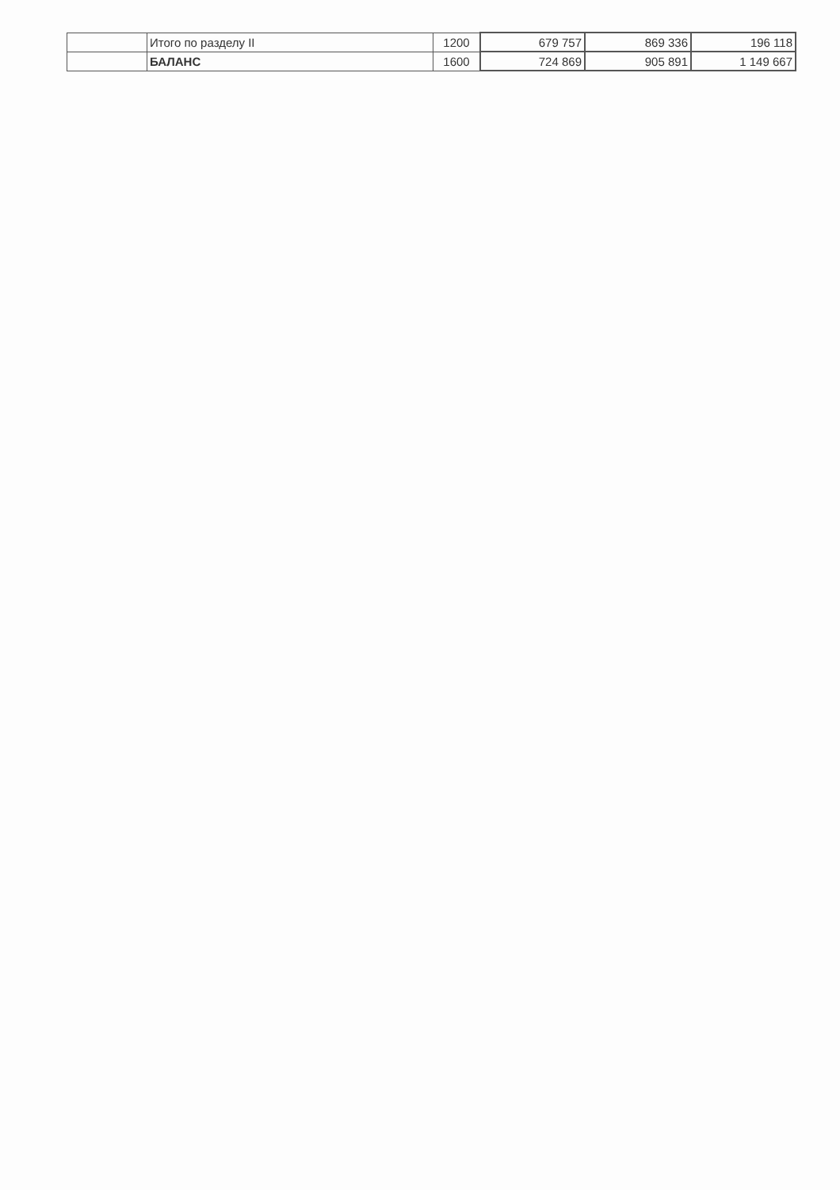| | Итого по разделу II | 1200 | 679 757 | 869 336 | 196 118 |
| | БАЛАНС | 1600 | 724 869 | 905 891 | 1 149 667 |